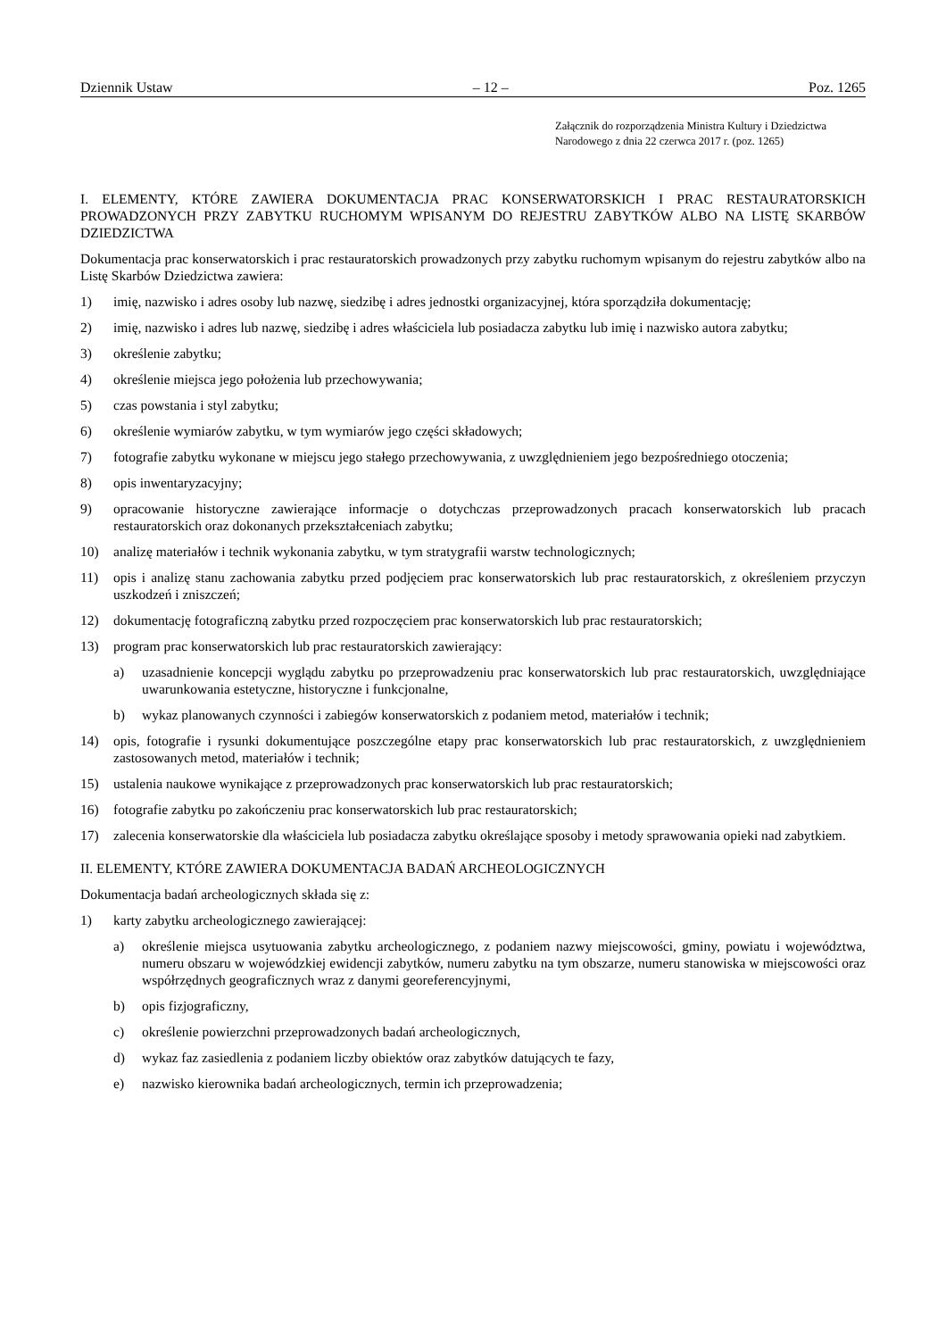Dziennik Ustaw – 12 – Poz. 1265
Załącznik do rozporządzenia Ministra Kultury i Dziedzictwa
Narodowego z dnia 22 czerwca 2017 r. (poz. 1265)
I. ELEMENTY, KTÓRE ZAWIERA DOKUMENTACJA PRAC KONSERWATORSKICH I PRAC RESTAURATOR­SKICH PROWADZONYCH PRZY ZABYTKU RUCHOMYM WPISANYM DO REJESTRU ZABYTKÓW ALBO NA LISTĘ SKARBÓW DZIEDZICTWA
Dokumentacja prac konserwatorskich i prac restauratorskich prowadzonych przy zabytku ruchomym wpisanym do rejestru zabytków albo na Listę Skarbów Dziedzictwa zawiera:
1) imię, nazwisko i adres osoby lub nazwę, siedzibę i adres jednostki organizacyjnej, która sporządziła dokumentację;
2) imię, nazwisko i adres lub nazwę, siedzibę i adres właściciela lub posiadacza zabytku lub imię i nazwisko autora zabytku;
3) określenie zabytku;
4) określenie miejsca jego położenia lub przechowywania;
5) czas powstania i styl zabytku;
6) określenie wymiarów zabytku, w tym wymiarów jego części składowych;
7) fotografie zabytku wykonane w miejscu jego stałego przechowywania, z uwzględnieniem jego bezpośredniego otoczenia;
8) opis inwentaryzacyjny;
9) opracowanie historyczne zawierające informacje o dotychczas przeprowadzonych pracach konserwatorskich lub pracach restauratorskich oraz dokonanych przekształceniach zabytku;
10) analizę materiałów i technik wykonania zabytku, w tym stratygrafii warstw technologicznych;
11) opis i analizę stanu zachowania zabytku przed podjęciem prac konserwatorskich lub prac restauratorskich, z określeniem przyczyn uszkodzeń i zniszczeń;
12) dokumentację fotograficzną zabytku przed rozpoczęciem prac konserwatorskich lub prac restauratorskich;
13) program prac konserwatorskich lub prac restauratorskich zawierający:
a) uzasadnienie koncepcji wyglądu zabytku po przeprowadzeniu prac konserwatorskich lub prac restauratorskich, uwzględniające uwarunkowania estetyczne, historyczne i funkcjonalne,
b) wykaz planowanych czynności i zabiegów konserwatorskich z podaniem metod, materiałów i technik;
14) opis, fotografie i rysunki dokumentujące poszczególne etapy prac konserwatorskich lub prac restauratorskich, z uwzględnieniem zastosowanych metod, materiałów i technik;
15) ustalenia naukowe wynikające z przeprowadzonych prac konserwatorskich lub prac restauratorskich;
16) fotografie zabytku po zakończeniu prac konserwatorskich lub prac restauratorskich;
17) zalecenia konserwatorskie dla właściciela lub posiadacza zabytku określające sposoby i metody sprawowania opieki nad zabytkiem.
II. ELEMENTY, KTÓRE ZAWIERA DOKUMENTACJA BADAŃ ARCHEOLOGICZNYCH
Dokumentacja badań archeologicznych składa się z:
1) karty zabytku archeologicznego zawierającej:
a) określenie miejsca usytuowania zabytku archeologicznego, z podaniem nazwy miejscowości, gminy, powiatu i województwa, numeru obszaru w wojewódzkiej ewidencji zabytków, numeru zabytku na tym obszarze, numeru stanowiska w miejscowości oraz współrzędnych geograficznych wraz z danymi georeferencyjnymi,
b) opis fizjograficzny,
c) określenie powierzchni przeprowadzonych badań archeologicznych,
d) wykaz faz zasiedlenia z podaniem liczby obiektów oraz zabytków datujących te fazy,
e) nazwisko kierownika badań archeologicznych, termin ich przeprowadzenia;